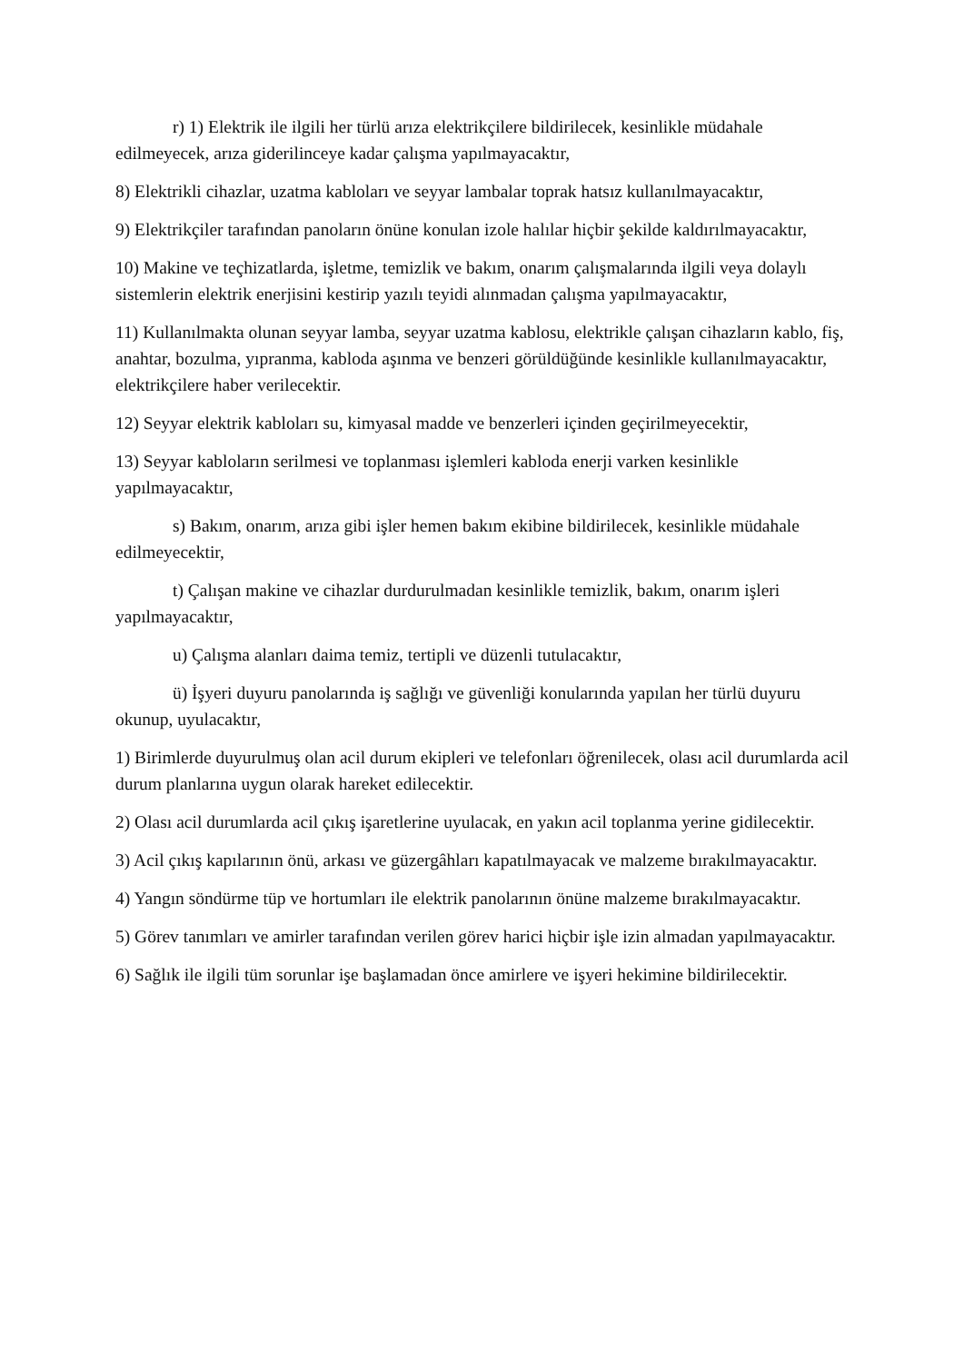r) 1) Elektrik ile ilgili her türlü arıza elektrikçilere bildirilecek, kesinlikle müdahale edilmeyecek, arıza giderilinceye kadar çalışma yapılmayacaktır,
8) Elektrikli cihazlar, uzatma kabloları ve seyyar lambalar toprak hatsız kullanılmayacaktır,
9) Elektrikçiler tarafından panoların önüne konulan izole halılar hiçbir şekilde kaldırılmayacaktır,
10) Makine ve teçhizatlarda, işletme, temizlik ve bakım, onarım çalışmalarında ilgili veya dolaylı sistemlerin elektrik enerjisini kestirip yazılı teyidi alınmadan çalışma yapılmayacaktır,
11) Kullanılmakta olunan seyyar lamba, seyyar uzatma kablosu, elektrikle çalışan cihazların kablo, fiş, anahtar, bozulma, yıpranma, kabloda aşınma ve benzeri görüldüğünde kesinlikle kullanılmayacaktır, elektrikçilere haber verilecektir.
12) Seyyar elektrik kabloları su, kimyasal madde ve benzerleri içinden geçirilmeyecektir,
13) Seyyar kabloların serilmesi ve toplanması işlemleri kabloda enerji varken kesinlikle yapılmayacaktır,
s) Bakım, onarım, arıza gibi işler hemen bakım ekibine bildirilecek, kesinlikle müdahale edilmeyecektir,
t) Çalışan makine ve cihazlar durdurulmadan kesinlikle temizlik, bakım, onarım işleri yapılmayacaktır,
u) Çalışma alanları daima temiz, tertipli ve düzenli tutulacaktır,
ü) İşyeri duyuru panolarında iş sağlığı ve güvenliği konularında yapılan her türlü duyuru okunup, uyulacaktır,
1) Birimlerde duyurulmuş olan acil durum ekipleri ve telefonları öğrenilecek, olası acil durumlarda acil durum planlarına uygun olarak hareket edilecektir.
2) Olası acil durumlarda acil çıkış işaretlerine uyulacak, en yakın acil toplanma yerine gidilecektir.
3) Acil çıkış kapılarının önü, arkası ve güzergâhları kapatılmayacak ve malzeme bırakılmayacaktır.
4) Yangın söndürme tüp ve hortumları ile elektrik panolarının önüne malzeme bırakılmayacaktır.
5) Görev tanımları ve amirler tarafından verilen görev harici hiçbir işle izin almadan yapılmayacaktır.
6) Sağlık ile ilgili tüm sorunlar işe başlamadan önce amirlere ve işyeri hekimine bildirilecektir.